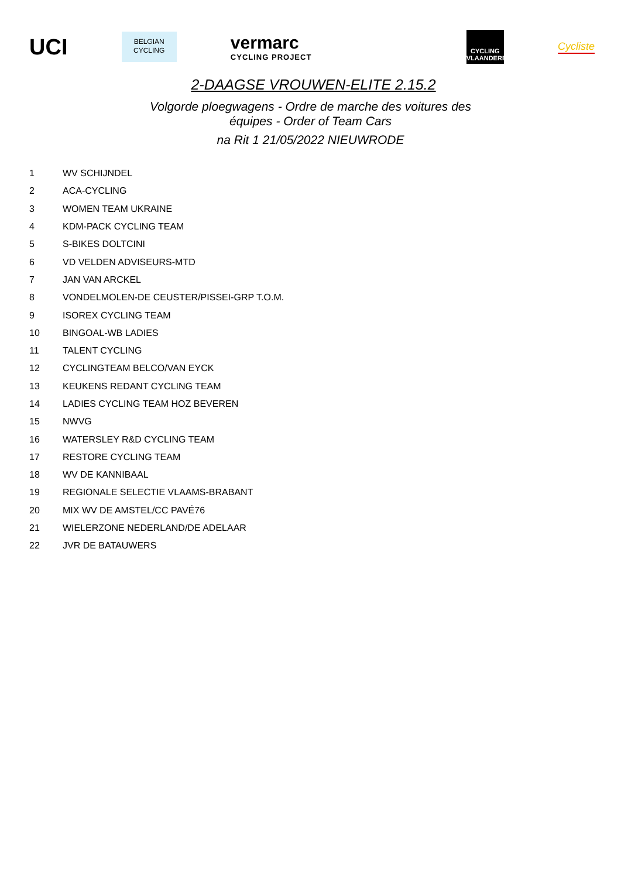UCI
BELGIAN
CYCLING
vermarc
CYCLING PROJECT
CYCLING
VLAANDEREN
Cycliste
2-DAAGSE VROUWEN-ELITE 2.15.2
Volgorde ploegwagens - Ordre de marche des voitures des équipes - Order of Team Cars
na Rit 1 21/05/2022 NIEUWRODE
| 1 | WV SCHIJNDEL |
| 2 | ACA-CYCLING |
| 3 | WOMEN TEAM UKRAINE |
| 4 | KDM-PACK CYCLING TEAM |
| 5 | S-BIKES DOLTCINI |
| 6 | VD VELDEN ADVISEURS-MTD |
| 7 | JAN VAN ARCKEL |
| 8 | VONDELMOLEN-DE CEUSTER/PISSEI-GRP T.O.M. |
| 9 | ISOREX CYCLING TEAM |
| 10 | BINGOAL-WB LADIES |
| 11 | TALENT CYCLING |
| 12 | CYCLINGTEAM BELCO/VAN EYCK |
| 13 | KEUKENS REDANT CYCLING TEAM |
| 14 | LADIES CYCLING TEAM HOZ BEVEREN |
| 15 | NWVG |
| 16 | WATERSLEY R&D CYCLING TEAM |
| 17 | RESTORE CYCLING TEAM |
| 18 | WV DE KANNIBAAL |
| 19 | REGIONALE SELECTIE VLAAMS-BRABANT |
| 20 | MIX WV DE AMSTEL/CC PAVÉ76 |
| 21 | WIELERZONE NEDERLAND/DE ADELAAR |
| 22 | JVR DE BATAUWERS |